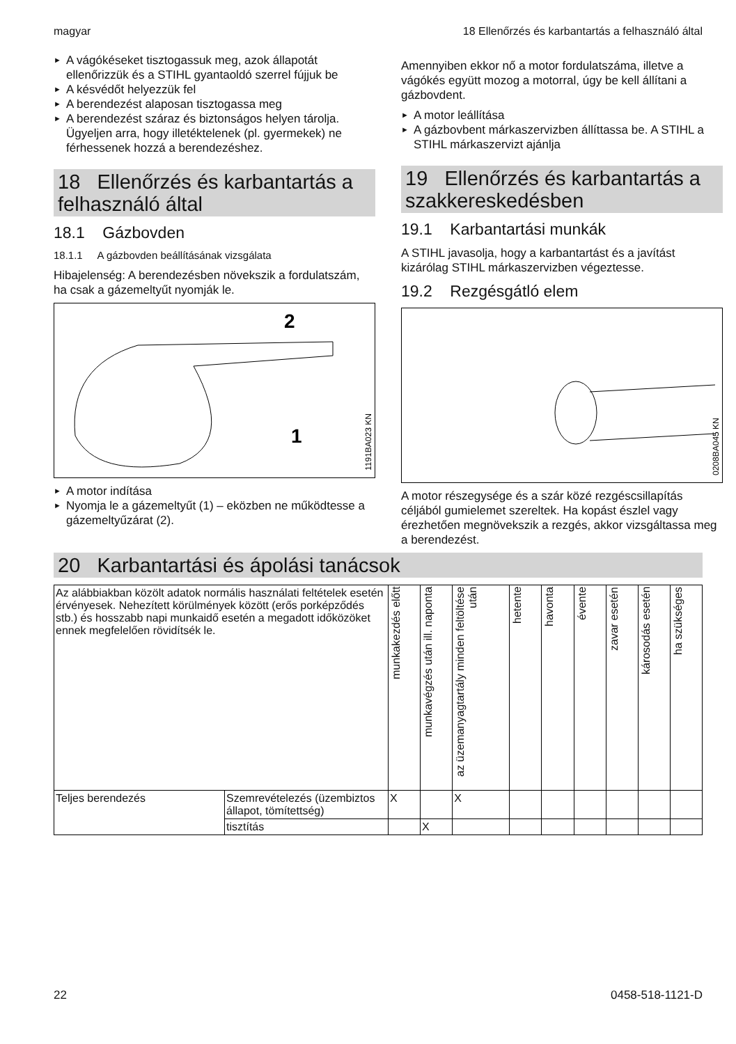magyar 18 Ellenőrzés és karbantartás a felhasználó által
► A vágókéseket tisztogassuk meg, azok állapotát ellenőrizzük és a STIHL gyantaoldó szerrel fújjuk be
► A késvédőt helyezzük fel
► A berendezést alaposan tisztogassa meg
► A berendezést száraz és biztonságos helyen tárolja. Ügyeljen arra, hogy illetéktelenek (pl. gyermekek) ne férhessenek hozzá a berendezéshez.
18 Ellenőrzés és karbantartás a felhasználó által
18.1 Gázbovden
18.1.1 A gázbovden beállításának vizsgálata
Hibajelenség: A berendezésben növekszik a fordulatszám, ha csak a gázemeltyűt nyomják le.
2
1
1191BA023 KN
► A motor indítása
► Nyomja le a gázemeltyűt (1) – eközben ne működtesse a gázemeltyűzárat (2).
Amennyiben ekkor nő a motor fordulatszáma, illetve a vágókés együtt mozog a motorral, úgy be kell állítani a gázbovdent.
► A motor leállítása
► A gázbovbent márkaszervizben állíttassa be. A STIHL a STIHL márkaszervizt ajánlja
19 Ellenőrzés és karbantartás a szakkereskedésben
19.1 Karbantartási munkák
A STIHL javasolja, hogy a karbantartást és a javítást kizárólag STIHL márkaszervizben végeztesse.
19.2 Rezgésgátló elem
0208BA045 KN
A motor részegysége és a szár közé rezgéscsillapítás céljából gumielemet szereltek. Ha kopást észlel vagy érezhetően megnövekszik a rezgés, akkor vizsgáltassa meg a berendezést.
20 Karbantartási és ápolási tanácsok
| Az alábbiakban közölt adatok normális használati feltételek esetén érvényesek. Nehezített körülmények között (erős porképződés stb.) és hosszabb napi munkaidő esetén a megadott időközöket ennek megfelelően rövidítsék le. | | munkakezdés előtt | munkavégzés után ill. naponta | az üzemanyagtartály minden feltöltése után | hetente | havonta | évente | zavar esetén | károsodás esetén | ha szükséges |
| --- | --- | --- | --- | --- | --- | --- | --- | --- | --- | --- |
| Teljes berendezés | Szemrevételezés (üzembiztos állapot, tömítettség) | X | | X | | | | | | |
| | tisztítás | | X | | | | | | | |
22 0458-518-1121-D